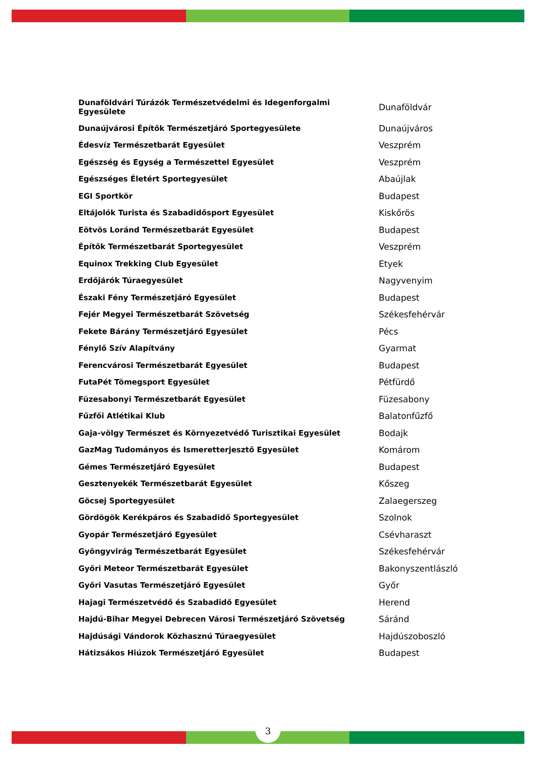| Dunaföldvári Túrázók Természetvédelmi és Idegenforgalmi Egyesülete | Dunaföldvár |
| Dunaújvárosi Építők Természetjáró Sportegyesülete | Dunaújváros |
| Édesvíz Természetbarát Egyesület | Veszprém |
| Egészség és Egység a Természettel Egyesület | Veszprém |
| Egészséges Életért Sportegyesület | Abaújlak |
| EGI Sportkör | Budapest |
| Eltájolók Turista és Szabadidősport Egyesület | Kiskőrös |
| Eötvös Loránd Természetbarát Egyesület | Budapest |
| Építők Természetbarát Sportegyesület | Veszprém |
| Equinox Trekking Club Egyesület | Etyek |
| Erdőjárók Túraegyesület | Nagyvenyim |
| Északi Fény Természetjáró Egyesület | Budapest |
| Fejér Megyei Természetbarát Szövetség | Székesfehérvár |
| Fekete Bárány Természetjáró Egyesület | Pécs |
| Fénylő Szív Alapítvány | Gyarmat |
| Ferencvárosi Természetbarát Egyesület | Budapest |
| FutaPét Tömegsport Egyesület | Pétfürdő |
| Füzesabonyi Természetbarát Egyesület | Füzesabony |
| Fűzfői Atlétikai Klub | Balatonfűzfő |
| Gaja-völgy Természet és Környezetvédő Turisztikai Egyesület | Bodajk |
| GazMag Tudományos és Ismeretterjesztő Egyesület | Komárom |
| Gémes Természetjáró Egyesület | Budapest |
| Gesztenyekék Természetbarát Egyesület | Kőszeg |
| Göcsej Sportegyesület | Zalaegerszeg |
| Gördögök Kerékpáros és Szabadidő Sportegyesület | Szolnok |
| Gyopár Természetjáró Egyesület | Csévharaszt |
| Gyöngyvirág Természetbarát Egyesület | Székesfehérvár |
| Győri Meteor Természetbarát Egyesület | Bakonyszentlászló |
| Győri Vasutas Természetjáró Egyesület | Győr |
| Hajagi Természetvédő és Szabadidő Egyesület | Herend |
| Hajdú-Bihar Megyei Debrecen Városi Természetjáró Szövetség | Sáránd |
| Hajdúsági Vándorok Közhasznú Túraegyesület | Hajdúszoboszló |
| Hátizsákos Hiúzok Természetjáró Egyesület | Budapest |
3